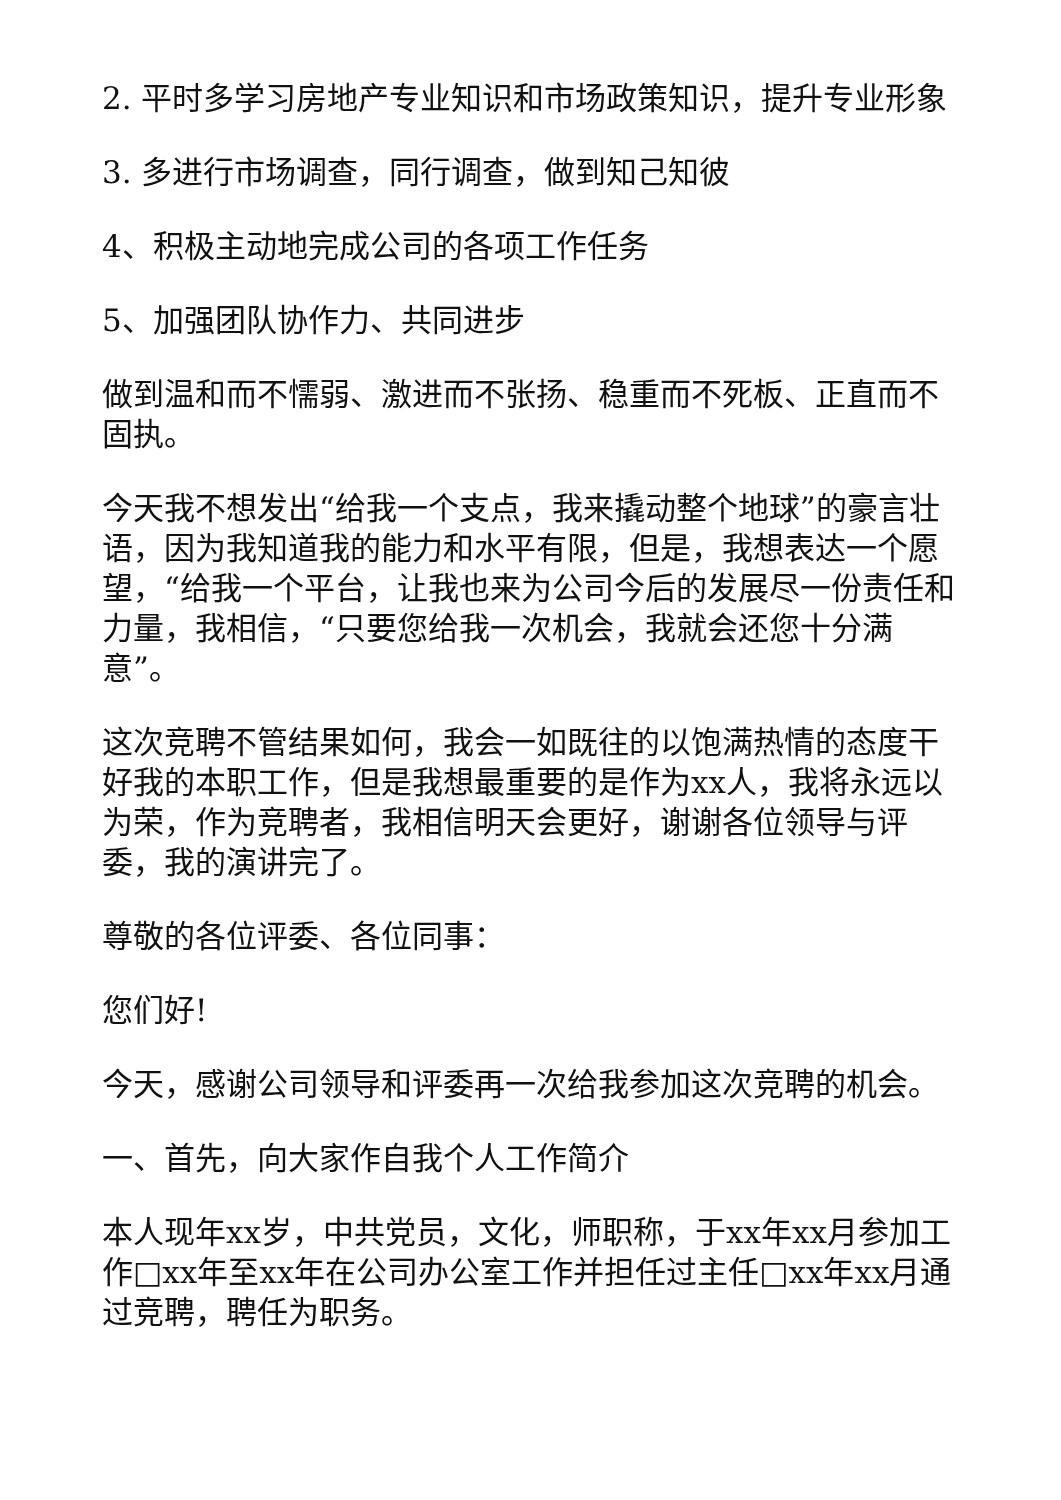2. 平时多学习房地产专业知识和市场政策知识，提升专业形象
3. 多进行市场调查，同行调查，做到知己知彼
4、积极主动地完成公司的各项工作任务
5、加强团队协作力、共同进步
做到温和而不懦弱、激进而不张扬、稳重而不死板、正直而不固执。
今天我不想发出“给我一个支点，我来撬动整个地球”的豪言壮语，因为我知道我的能力和水平有限，但是，我想表达一个愿望，“给我一个平台，让我也来为公司今后的发展尽一份责任和力量，我相信，“只要您给我一次机会，我就会还您十分满意”。
这次竞聘不管结果如何，我会一如既往的以饱满热情的态度干好我的本职工作，但是我想最重要的是作为xx人，我将永远以为荣，作为竞聘者，我相信明天会更好，谢谢各位领导与评委，我的演讲完了。
尊敬的各位评委、各位同事：
您们好!
今天，感谢公司领导和评委再一次给我参加这次竞聘的机会。
一、首先，向大家作自我个人工作简介
本人现年xx岁，中共党员，文化，师职称，于xx年xx月参加工作□xx年至xx年在公司办公室工作并担任过主任□xx年xx月通过竞聘，聘任为职务。